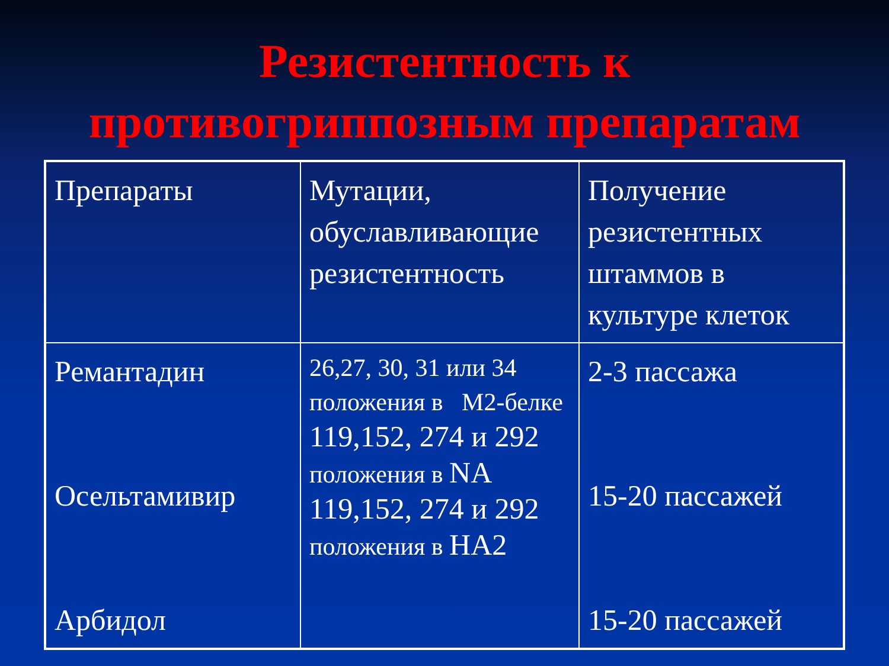Резистентность к
противогриппозным препаратам
| Препараты | Мутации, обуславливающие резистентность | Получение резистентных штаммов в культуре клеток |
| Ремантадин Осельтамивир Арбидол | 26,27, 30, 31 или 34 положения в М2-белке 119,152, 274 и 292 положения в NA 119,152, 274 и 292 положения в HA2 | 2-3 пассажа 15-20 пассажей 15-20 пассажей |